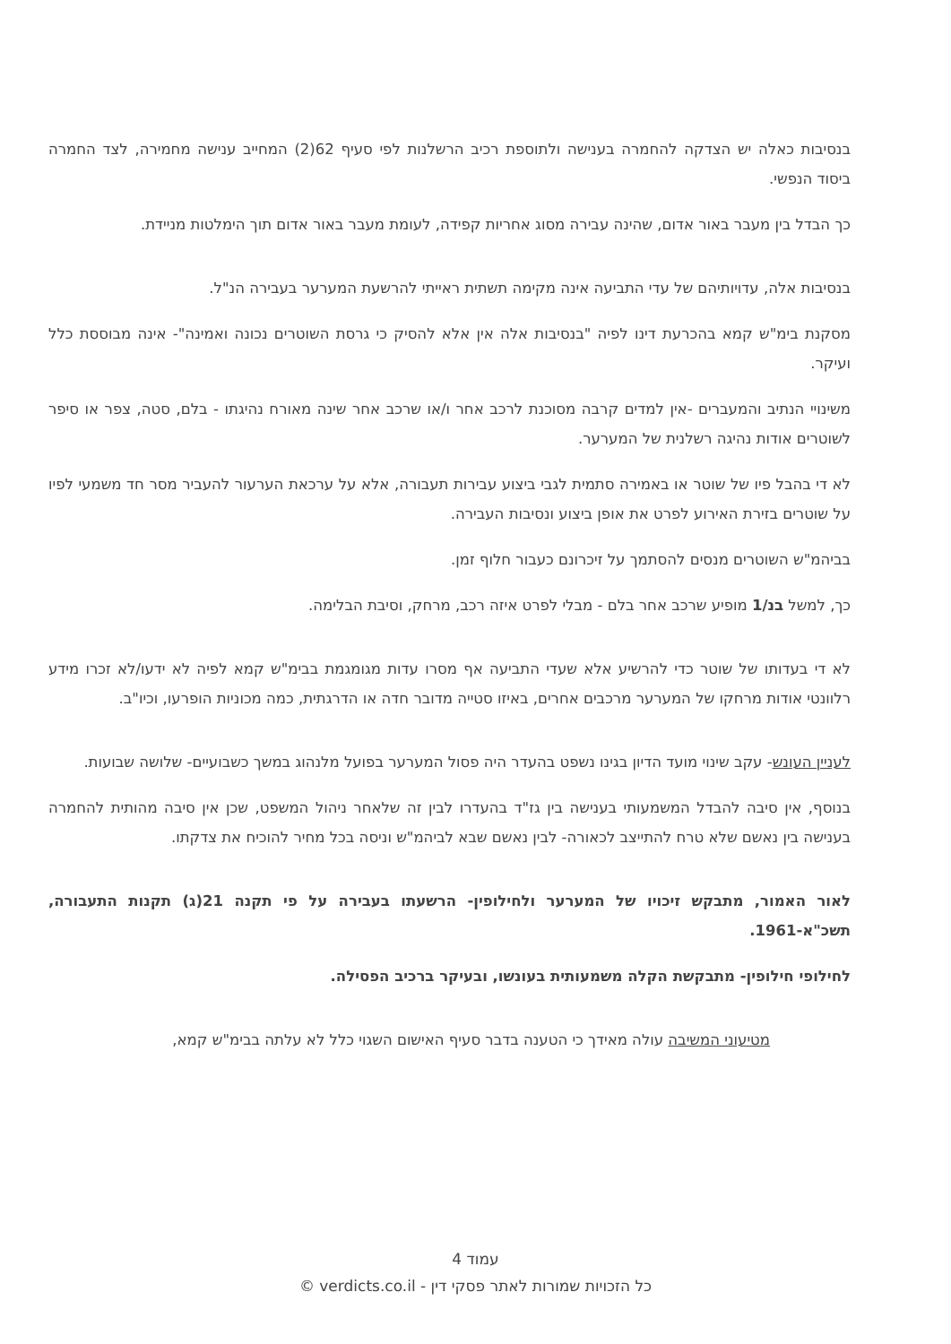בנסיבות כאלה יש הצדקה להחמרה בענישה ולתוספת רכיב הרשלנות לפי סעיף 62(2) המחייב ענישה מחמירה, לצד החמרה ביסוד הנפשי.
כך הבדל בין מעבר באור אדום, שהינה עבירה מסוג אחריות קפידה, לעומת מעבר באור אדום תוך הימלטות מניידת.
בנסיבות אלה, עדויותיהם של עדי התביעה אינה מקימה תשתית ראייתי להרשעת המערער בעבירה הנ"ל.
מסקנת בימ"ש קמא בהכרעת דינו לפיה "בנסיבות אלה אין אלא להסיק כי גרסת השוטרים נכונה ואמינה"- אינה מבוססת כלל ועיקר.
משינויי הנתיב והמעברים -אין למדים קרבה מסוכנת לרכב אחר ו/או שרכב אחר שינה מאורח נהיגתו - בלם, סטה, צפר או סיפר לשוטרים אודות נהיגה רשלנית של המערער.
לא די בהבל פיו של שוטר או באמירה סתמית לגבי ביצוע עבירות תעבורה, אלא על ערכאת הערעור להעביר מסר חד משמעי לפיו על שוטרים בזירת האירוע לפרט את אופן ביצוע ונסיבות העבירה.
בביהמ"ש השוטרים מנסים להסתמך על זיכרונם כעבור חלוף זמן.
כך, למשל בנ/1 מופיע שרכב אחר בלם - מבלי לפרט איזה רכב, מרחק, וסיבת הבלימה.
לא די בעדותו של שוטר כדי להרשיע אלא שעדי התביעה אף מסרו עדות מגומגמת בבימ"ש קמא לפיה לא ידעו/לא זכרו מידע רלוונטי אודות מרחקו של המערער מרכבים אחרים, באיזו סטייה מדובר חדה או הדרגתית, כמה מכוניות הופרעו, וכיו"ב.
לעניין העונש- עקב שינוי מועד הדיון בגינו נשפט בהעדר היה פסול המערער בפועל מלנהוג במשך כשבועיים- שלושה שבועות.
בנוסף, אין סיבה להבדל המשמעותי בענישה בין גז"ד בהעדרו לבין זה שלאחר ניהול המשפט, שכן אין סיבה מהותית להחמרה בענישה בין נאשם שלא טרח להתייצב לכאורה- לבין נאשם שבא לביהמ"ש וניסה בכל מחיר להוכיח את צדקתו.
לאור האמור, מתבקש זיכויו של המערער ולחילופין- הרשעתו בעבירה על פי תקנה 21(ג) תקנות התעבורה, תשכ"א-1961.
לחילופי חילופין- מתבקשת הקלה משמעותית בעונשו, ובעיקר ברכיב הפסילה.
מטיעוני המשיבה עולה מאידך כי הטענה בדבר סעיף האישום השגוי כלל לא עלתה בבימ"ש קמא,
עמוד 4
כל הזכויות שמורות לאתר פסקי דין - verdicts.co.il ©